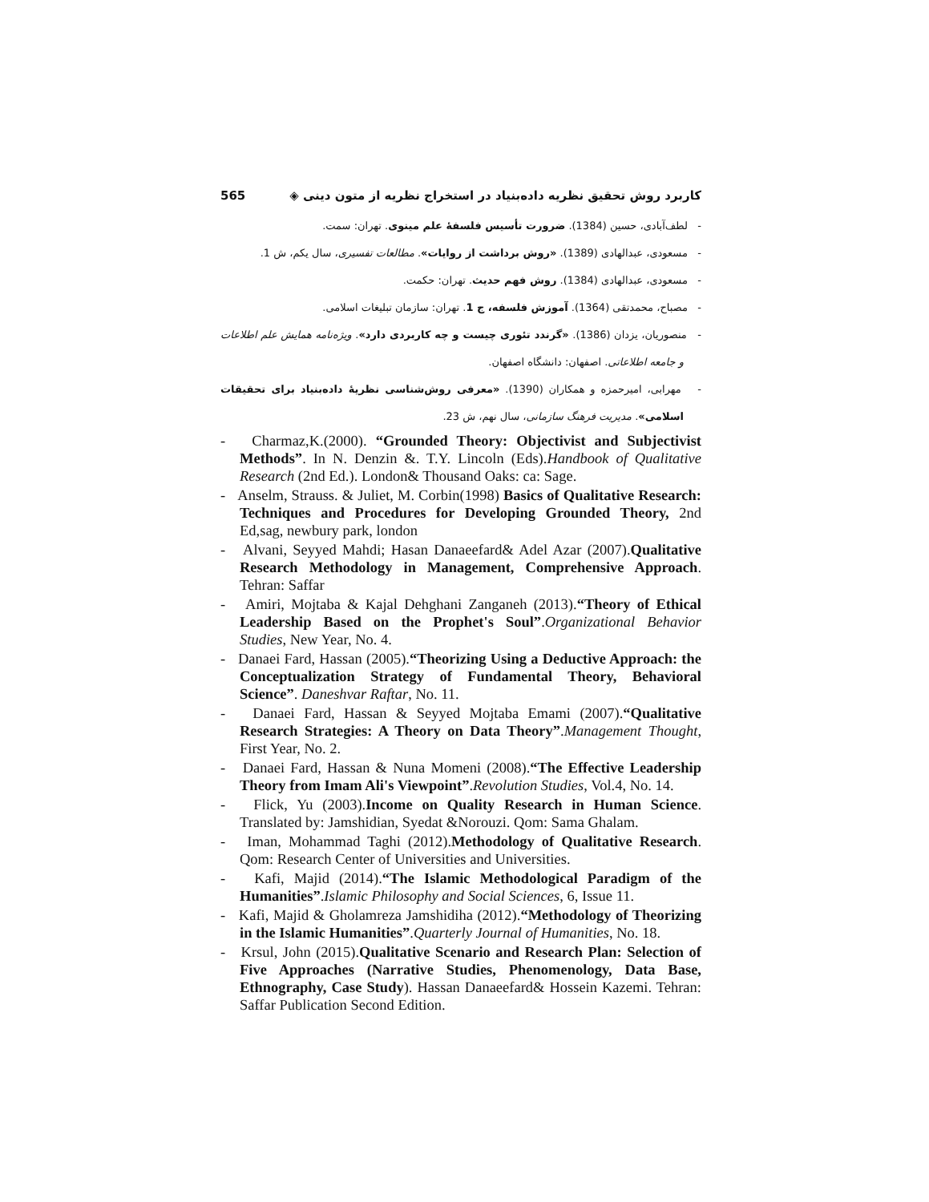کاربرد روش تحقیق نظریه داده‌بنیاد در استخراج نظریه از متون دینی ◈ 565
- لطف‌آبادی، حسین (1384). ضرورت تأسیس فلسفهٔ علم مینوی. تهران: سمت.
- مسعودی، عبدالهادی (1389). «روش برداشت از روایات». مطالعات تفسیری، سال یکم، ش 1.
- مسعودی، عبدالهادی (1384). روش فهم حدیث. تهران: حکمت.
- مصباح، محمدتقی (1364). آموزش فلسفه، ج 1. تهران: سازمان تبلیغات اسلامی.
- منصوریان، یزدان (1386). «گرندد تئوری چیست و چه کاربردی دارد». ویژه‌نامه همایش علم اطلاعات و جامعه اطلاعاتی. اصفهان: دانشگاه اصفهان.
- مهرابی، امیرحمزه و همکاران (1390). «معرفی روش‌شناسی نظریهٔ داده‌بنیاد برای تحقیقات اسلامی». مدیریت فرهنگ سازمانی، سال نهم، ش 23.
- Charmaz,K.(2000). “Grounded Theory: Objectivist and Subjectivist Methods”. In N. Denzin &. T.Y. Lincoln (Eds).Handbook of Qualitative Research (2nd Ed.). London& Thousand Oaks: ca: Sage.
- Anselm, Strauss. & Juliet, M. Corbin(1998) Basics of Qualitative Research: Techniques and Procedures for Developing Grounded Theory, 2nd Ed,sag, newbury park, london
- Alvani, Seyyed Mahdi; Hasan Danaeefard& Adel Azar (2007).Qualitative Research Methodology in Management, Comprehensive Approach. Tehran: Saffar
- Amiri, Mojtaba & Kajal Dehghani Zanganeh (2013).“Theory of Ethical Leadership Based on the Prophet's Soul”.Organizational Behavior Studies, New Year, No. 4.
- Danaei Fard, Hassan (2005).“Theorizing Using a Deductive Approach: the Conceptualization Strategy of Fundamental Theory, Behavioral Science”. Daneshvar Raftar, No. 11.
- Danaei Fard, Hassan & Seyyed Mojtaba Emami (2007).“Qualitative Research Strategies: A Theory on Data Theory”.Management Thought, First Year, No. 2.
- Danaei Fard, Hassan & Nuna Momeni (2008).“The Effective Leadership Theory from Imam Ali's Viewpoint”.Revolution Studies, Vol.4, No. 14.
- Flick, Yu (2003).Income on Quality Research in Human Science. Translated by: Jamshidian, Syedat &Norouzi. Qom: Sama Ghalam.
- Iman, Mohammad Taghi (2012).Methodology of Qualitative Research. Qom: Research Center of Universities and Universities.
- Kafi, Majid (2014).“The Islamic Methodological Paradigm of the Humanities”.Islamic Philosophy and Social Sciences, 6, Issue 11.
- Kafi, Majid & Gholamreza Jamshidiha (2012).“Methodology of Theorizing in the Islamic Humanities”.Quarterly Journal of Humanities, No. 18.
- Krsul, John (2015).Qualitative Scenario and Research Plan: Selection of Five Approaches (Narrative Studies, Phenomenology, Data Base, Ethnography, Case Study). Hassan Danaeefard& Hossein Kazemi. Tehran: Saffar Publication Second Edition.